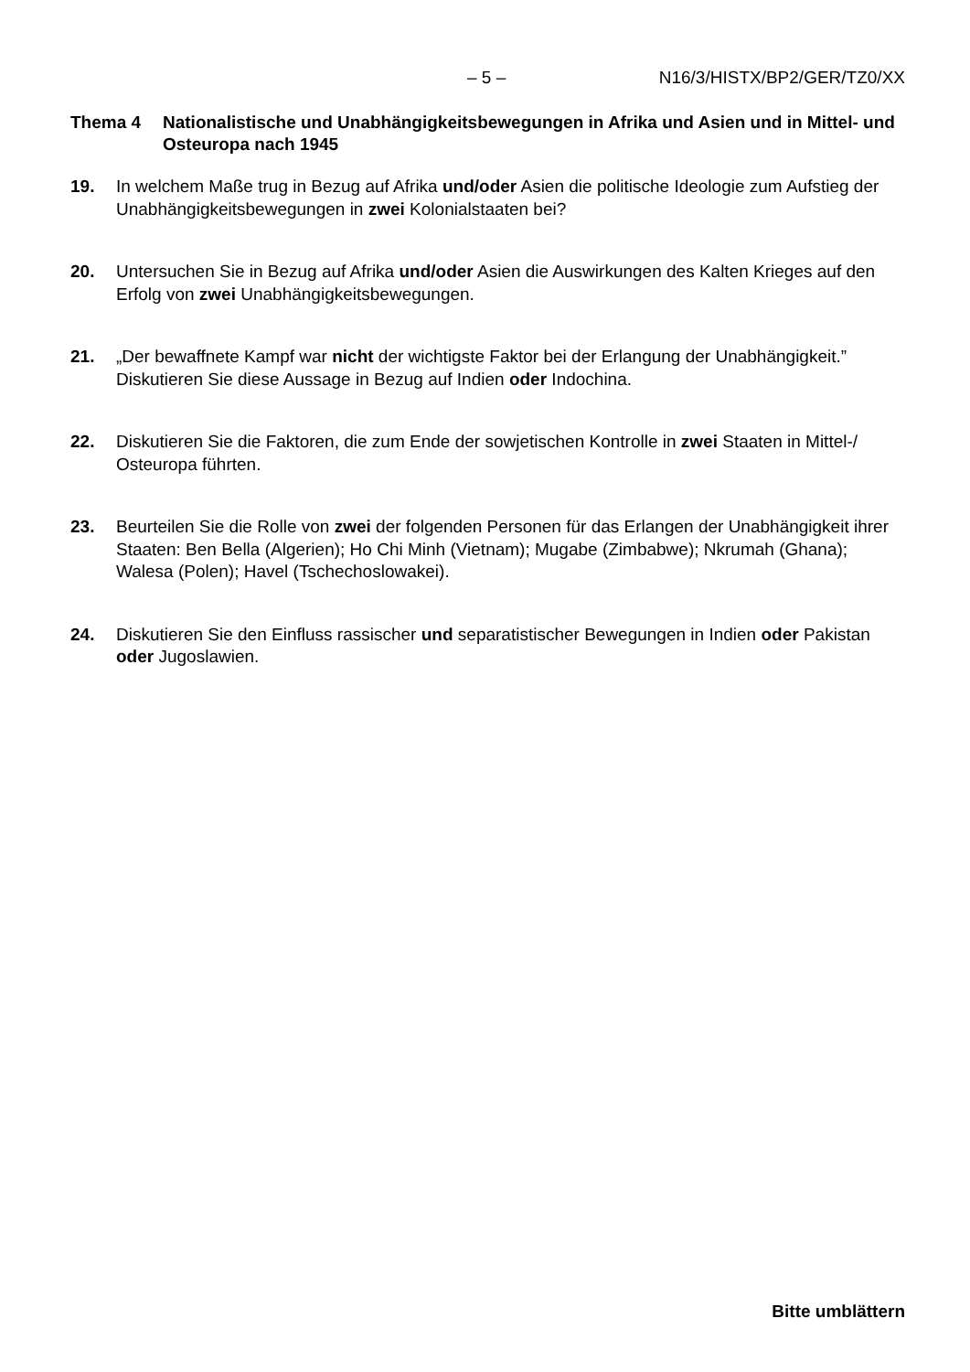– 5 – N16/3/HISTX/BP2/GER/TZ0/XX
Thema 4 Nationalistische und Unabhängigkeitsbewegungen in Afrika und Asien und in Mittel- und Osteuropa nach 1945
19. In welchem Maße trug in Bezug auf Afrika und/oder Asien die politische Ideologie zum Aufstieg der Unabhängigkeitsbewegungen in zwei Kolonialstaaten bei?
20. Untersuchen Sie in Bezug auf Afrika und/oder Asien die Auswirkungen des Kalten Krieges auf den Erfolg von zwei Unabhängigkeitsbewegungen.
21. „Der bewaffnete Kampf war nicht der wichtigste Faktor bei der Erlangung der Unabhängigkeit.” Diskutieren Sie diese Aussage in Bezug auf Indien oder Indochina.
22. Diskutieren Sie die Faktoren, die zum Ende der sowjetischen Kontrolle in zwei Staaten in Mittel-/ Osteuropa führten.
23. Beurteilen Sie die Rolle von zwei der folgenden Personen für das Erlangen der Unabhängigkeit ihrer Staaten: Ben Bella (Algerien); Ho Chi Minh (Vietnam); Mugabe (Zimbabwe); Nkrumah (Ghana); Walesa (Polen); Havel (Tschechoslowakei).
24. Diskutieren Sie den Einfluss rassischer und separatistischer Bewegungen in Indien oder Pakistan oder Jugoslawien.
Bitte umblättern